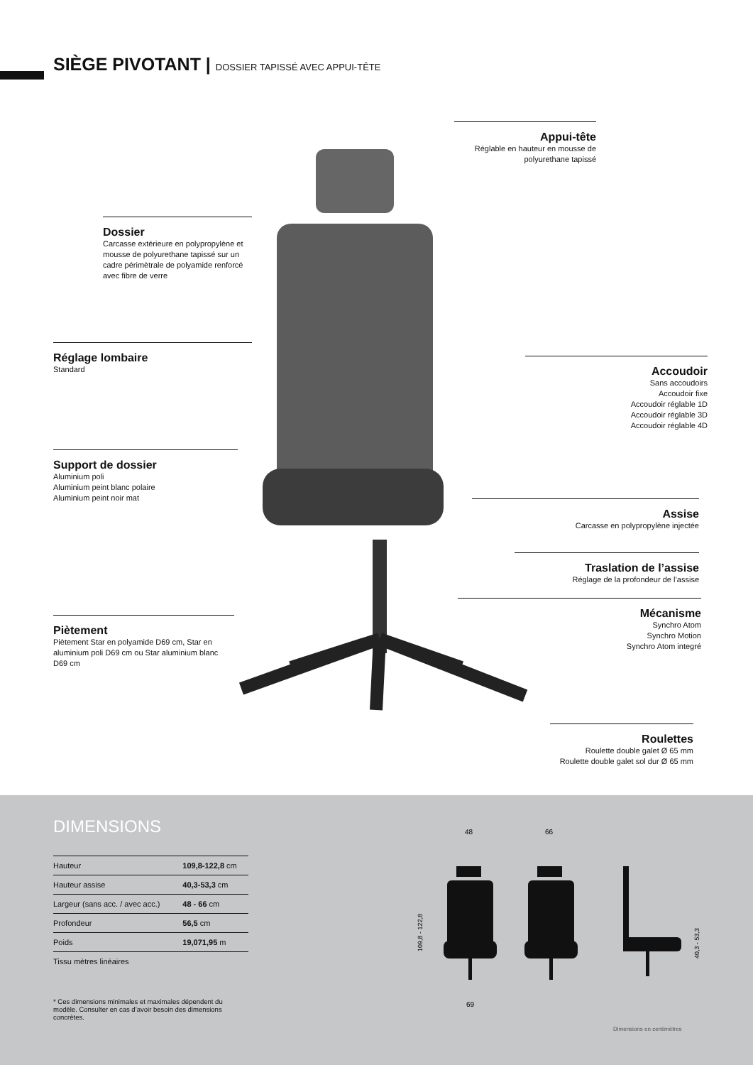SIÈGE PIVOTANT | DOSSIER TAPISSÉ AVEC APPUI-TÊTE
Appui-tête
Réglable en hauteur en mousse de polyurethane tapissé
Dossier
Carcasse extérieure en polypropylène et mousse de polyurethane tapissé sur un cadre périmètrale de polyamide renforcé avec fibre de verre
Réglage lombaire
Standard
Accoudoir
Sans accoudoirs
Accoudoir fixe
Accoudoir réglable 1D
Accoudoir réglable 3D
Accoudoir réglable 4D
Support de dossier
Aluminium poli
Aluminium peint blanc polaire
Aluminium peint noir mat
Assise
Carcasse en polypropylène injectée
Traslation de l’assise
Réglage de la profondeur de l’assise
Mécanisme
Synchro Atom
Synchro Motion
Synchro Atom integré
Piètement
Piètement Star en polyamide D69 cm, Star en aluminium poli D69 cm ou Star aluminium blanc D69 cm
Roulettes
Roulette double galet Ø 65 mm
Roulette double galet sol dur Ø 65 mm
DIMENSIONS
| Hauteur | 109,8-122,8 cm |
| Hauteur assise | 40,3-53,3 cm |
| Largeur (sans acc. / avec acc.) | 48 - 66 cm |
| Profondeur | 56,5 cm |
| Poids | 19,071,95 m |
| Tissu mètres linéaires | |
* Ces dimensions minimales et maximales dépendent du modèle. Consulter en cas d’avoir besoin des dimensions concrètes.
48
66
69
109,8 - 122,8
40,3 - 53,3
Dimensions en centimètres